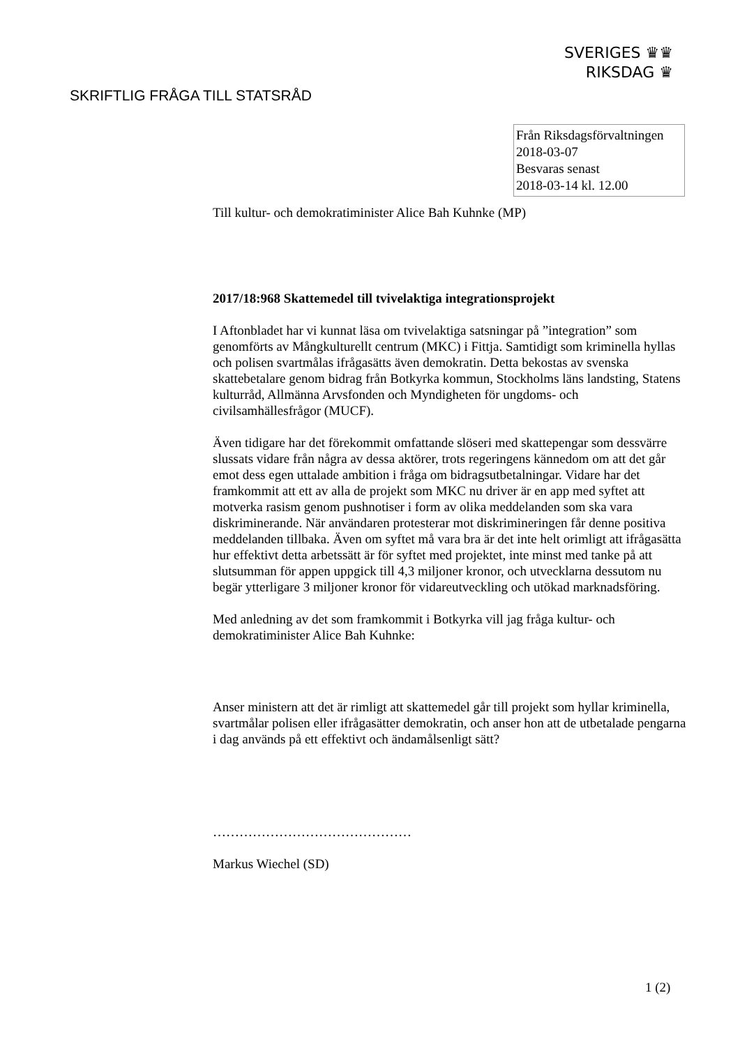SVERIGES ♛♛
RIKSDAG ♛
SKRIFTLIG FRÅGA TILL STATSRÅD
Från Riksdagsförvaltningen
2018-03-07
Besvaras senast
2018-03-14 kl. 12.00
Till kultur- och demokratiminister Alice Bah Kuhnke (MP)
2017/18:968 Skattemedel till tvivelaktiga integrationsprojekt
I Aftonbladet har vi kunnat läsa om tvivelaktiga satsningar på ”integration” som genomförts av Mångkulturellt centrum (MKC) i Fittja. Samtidigt som kriminella hyllas och polisen svartmålas ifrågasätts även demokratin. Detta bekostas av svenska skattebetalare genom bidrag från Botkyrka kommun, Stockholms läns landsting, Statens kulturråd, Allmänna Arvsfonden och Myndigheten för ungdoms- och civilsamhällesfrågor (MUCF).
Även tidigare har det förekommit omfattande slöseri med skattepengar som dessvärre slussats vidare från några av dessa aktörer, trots regeringens kännedom om att det går emot dess egen uttalade ambition i fråga om bidragsutbetalningar. Vidare har det framkommit att ett av alla de projekt som MKC nu driver är en app med syftet att motverka rasism genom pushnotiser i form av olika meddelanden som ska vara diskriminerande. När användaren protesterar mot diskrimineringen får denne positiva meddelanden tillbaka. Även om syftet må vara bra är det inte helt orimligt att ifrågasätta hur effektivt detta arbetssätt är för syftet med projektet, inte minst med tanke på att slutsumman för appen uppgick till 4,3 miljoner kronor, och utvecklarna dessutom nu begär ytterligare 3 miljoner kronor för vidareutveckling och utökad marknadsföring.
Med anledning av det som framkommit i Botkyrka vill jag fråga kultur- och demokratiminister Alice Bah Kuhnke:
Anser ministern att det är rimligt att skattemedel går till projekt som hyllar kriminella, svartmålar polisen eller ifrågasätter demokratin, och anser hon att de utbetalade pengarna i dag används på ett effektivt och ändamålsenligt sätt?
………………………………………
Markus Wiechel (SD)
1 (2)